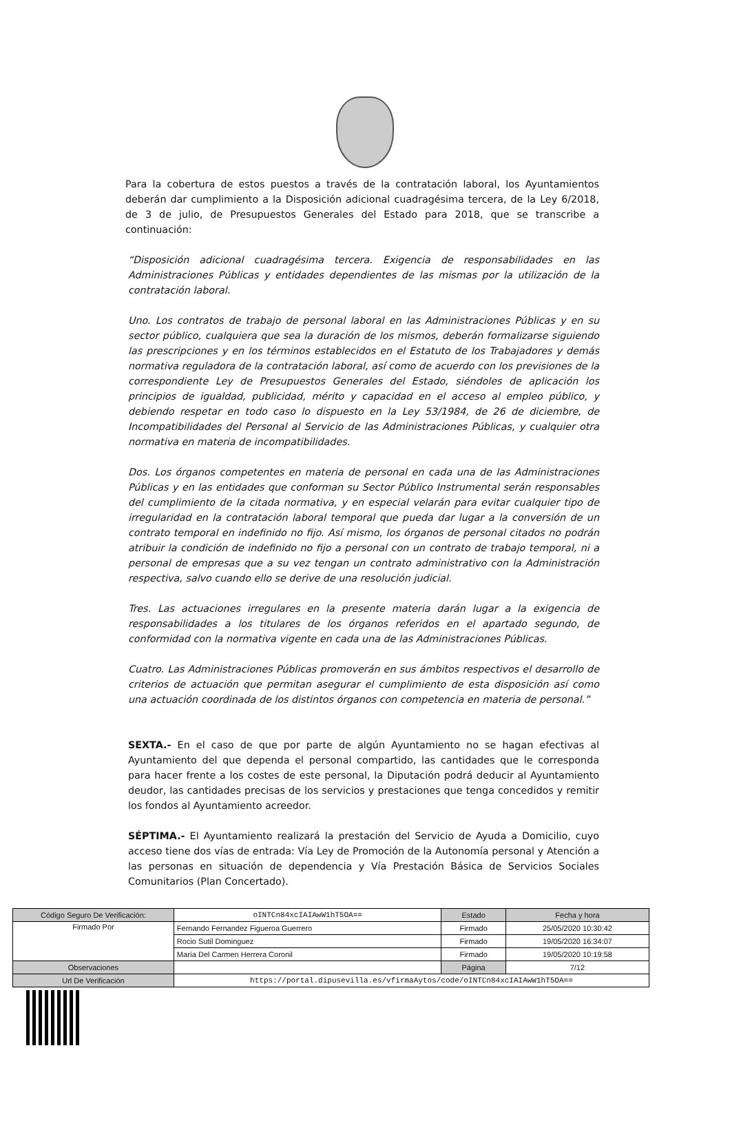Para la cobertura de estos puestos a través de la contratación laboral, los Ayuntamientos deberán dar cumplimiento a la Disposición adicional cuadragésima tercera, de la Ley 6/2018, de 3 de julio, de Presupuestos Generales del Estado para 2018, que se transcribe a continuación:
“Disposición adicional cuadragésima tercera. Exigencia de responsabilidades en las Administraciones Públicas y entidades dependientes de las mismas por la utilización de la contratación laboral.
Uno. Los contratos de trabajo de personal laboral en las Administraciones Públicas y en su sector público, cualquiera que sea la duración de los mismos, deberán formalizarse siguiendo las prescripciones y en los términos establecidos en el Estatuto de los Trabajadores y demás normativa reguladora de la contratación laboral, así como de acuerdo con los previsiones de la correspondiente Ley de Presupuestos Generales del Estado, siéndoles de aplicación los principios de igualdad, publicidad, mérito y capacidad en el acceso al empleo público, y debiendo respetar en todo caso lo dispuesto en la Ley 53/1984, de 26 de diciembre, de Incompatibilidades del Personal al Servicio de las Administraciones Públicas, y cualquier otra normativa en materia de incompatibilidades.
Dos. Los órganos competentes en materia de personal en cada una de las Administraciones Públicas y en las entidades que conforman su Sector Público Instrumental serán responsables del cumplimiento de la citada normativa, y en especial velarán para evitar cualquier tipo de irregularidad en la contratación laboral temporal que pueda dar lugar a la conversión de un contrato temporal en indefinido no fijo. Así mismo, los órganos de personal citados no podrán atribuir la condición de indefinido no fijo a personal con un contrato de trabajo temporal, ni a personal de empresas que a su vez tengan un contrato administrativo con la Administración respectiva, salvo cuando ello se derive de una resolución judicial.
Tres. Las actuaciones irregulares en la presente materia darán lugar a la exigencia de responsabilidades a los titulares de los órganos referidos en el apartado segundo, de conformidad con la normativa vigente en cada una de las Administraciones Públicas.
Cuatro. Las Administraciones Públicas promoverán en sus ámbitos respectivos el desarrollo de criterios de actuación que permitan asegurar el cumplimiento de esta disposición así como una actuación coordinada de los distintos órganos con competencia en materia de personal.”
SEXTA.- En el caso de que por parte de algún Ayuntamiento no se hagan efectivas al Ayuntamiento del que dependa el personal compartido, las cantidades que le corresponda para hacer frente a los costes de este personal, la Diputación podrá deducir al Ayuntamiento deudor, las cantidades precisas de los servicios y prestaciones que tenga concedidos y remitir los fondos al Ayuntamiento acreedor.
SÉPTIMA.- El Ayuntamiento realizará la prestación del Servicio de Ayuda a Domicilio, cuyo acceso tiene dos vías de entrada: Vía Ley de Promoción de la Autonomía personal y Atención a las personas en situación de dependencia y Vía Prestación Básica de Servicios Sociales Comunitarios (Plan Concertado).
| Código Seguro De Verificación: | oINTCn84xcIAIAwW1hT5OA== | Estado | Fecha y hora |
| Firmado Por | Fernando Fernandez Figueroa Guerrero | Firmado | 25/05/2020 10:30:42 |
| | Rocio Sutil Dominguez | Firmado | 19/05/2020 16:34:07 |
| | María Del Carmen Herrera Coronil | Firmado | 19/05/2020 10:19:58 |
| Observaciones | | Página | 7/12 |
| Url De Verificación | https://portal.dipusevilla.es/vfirmaAytos/code/oINTCn84xcIAIAwW1hT5OA== | | |